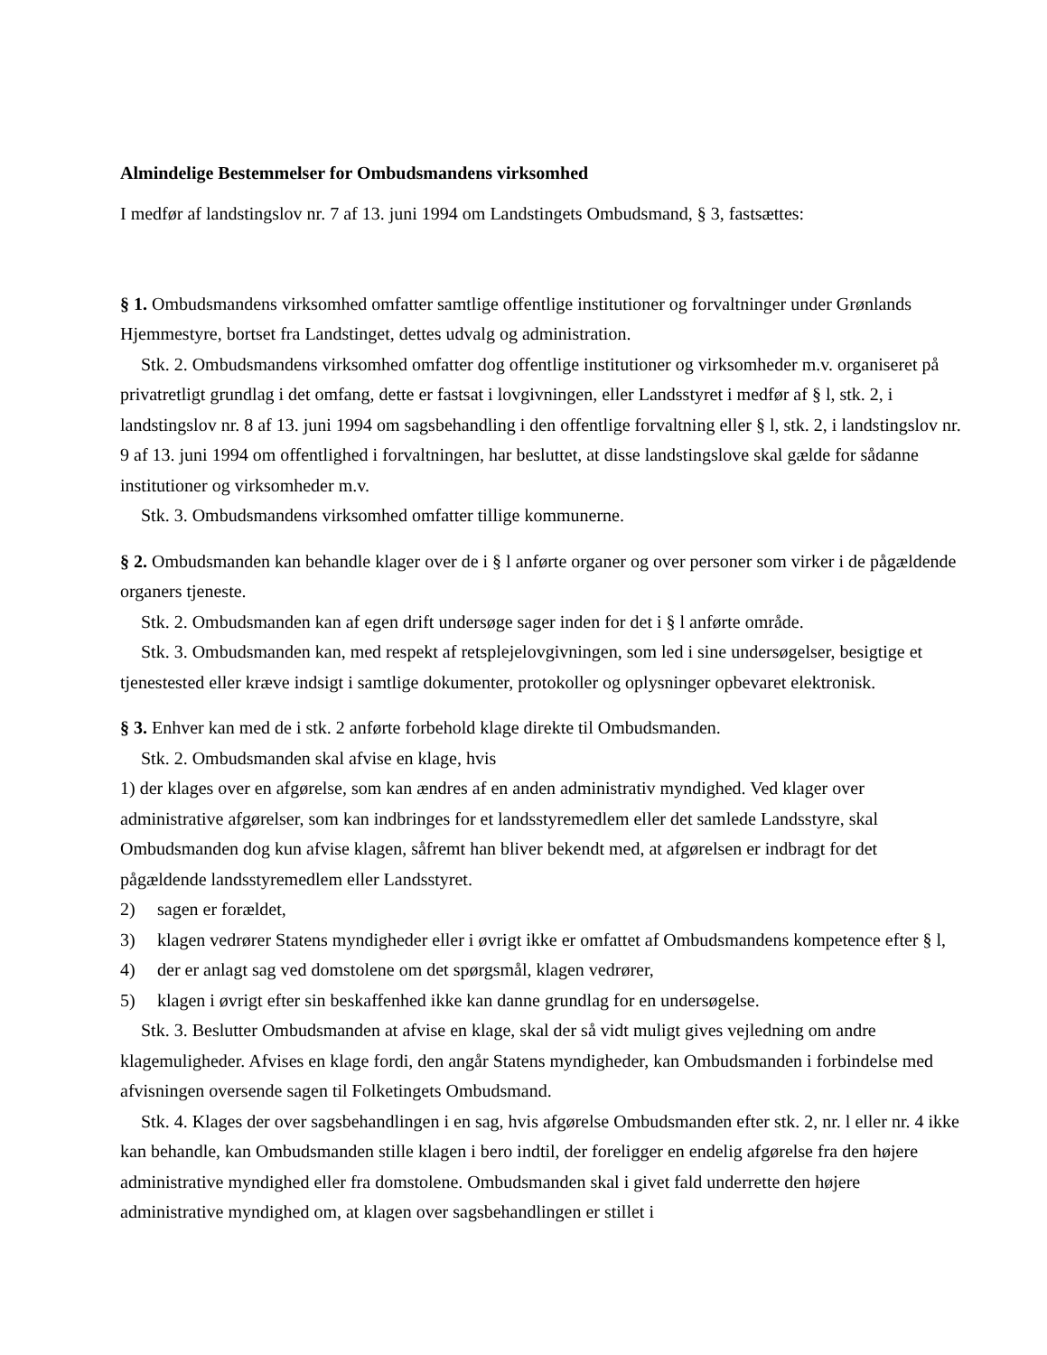Almindelige Bestemmelser for Ombudsmandens virksomhed
I medfør af landstingslov nr. 7 af 13. juni 1994 om Landstingets Ombudsmand, § 3, fastsættes:
§ 1. Ombudsmandens virksomhed omfatter samtlige offentlige institutioner og forvaltninger under Grønlands Hjemmestyre, bortset fra Landstinget, dettes udvalg og administration.
Stk. 2. Ombudsmandens virksomhed omfatter dog offentlige institutioner og virksomheder m.v. organiseret på privatretligt grundlag i det omfang, dette er fastsat i lovgivningen, eller Landsstyret i medfør af § l, stk. 2, i landstingslov nr. 8 af 13. juni 1994 om sagsbehandling i den offentlige forvaltning eller § l, stk. 2, i landstingslov nr. 9 af 13. juni 1994 om offentlighed i forvaltningen, har besluttet, at disse landstingslove skal gælde for sådanne institutioner og virksomheder m.v.
Stk. 3. Ombudsmandens virksomhed omfatter tillige kommunerne.
§ 2. Ombudsmanden kan behandle klager over de i § l anførte organer og over personer som virker i de pågældende organers tjeneste.
Stk. 2. Ombudsmanden kan af egen drift undersøge sager inden for det i § l anførte område.
Stk. 3. Ombudsmanden kan, med respekt af retsplejelovgivningen, som led i sine undersøgelser, besigtige et tjenestested eller kræve indsigt i samtlige dokumenter, protokoller og oplysninger opbevaret elektronisk.
§ 3. Enhver kan med de i stk. 2 anførte forbehold klage direkte til Ombudsmanden.
Stk. 2. Ombudsmanden skal afvise en klage, hvis
1) der klages over en afgørelse, som kan ændres af en anden administrativ myndighed. Ved klager over administrative afgørelser, som kan indbringes for et landsstyremedlem eller det samlede Landsstyre, skal Ombudsmanden dog kun afvise klagen, såfremt han bliver bekendt med, at afgørelsen er indbragt for det pågældende landsstyremedlem eller Landsstyret.
2) sagen er forældet,
3) klagen vedrører Statens myndigheder eller i øvrigt ikke er omfattet af Ombudsmandens kompetence efter § l,
4) der er anlagt sag ved domstolene om det spørgsmål, klagen vedrører,
5) klagen i øvrigt efter sin beskaffenhed ikke kan danne grundlag for en undersøgelse.
Stk. 3. Beslutter Ombudsmanden at afvise en klage, skal der så vidt muligt gives vejledning om andre klagemuligheder. Afvises en klage fordi, den angår Statens myndigheder, kan Ombudsmanden i forbindelse med afvisningen oversende sagen til Folketingets Ombudsmand.
Stk. 4. Klages der over sagsbehandlingen i en sag, hvis afgørelse Ombudsmanden efter stk. 2, nr. l eller nr. 4 ikke kan behandle, kan Ombudsmanden stille klagen i bero indtil, der foreligger en endelig afgørelse fra den højere administrative myndighed eller fra domstolene. Ombudsmanden skal i givet fald underrette den højere administrative myndighed om, at klagen over sagsbehandlingen er stillet i